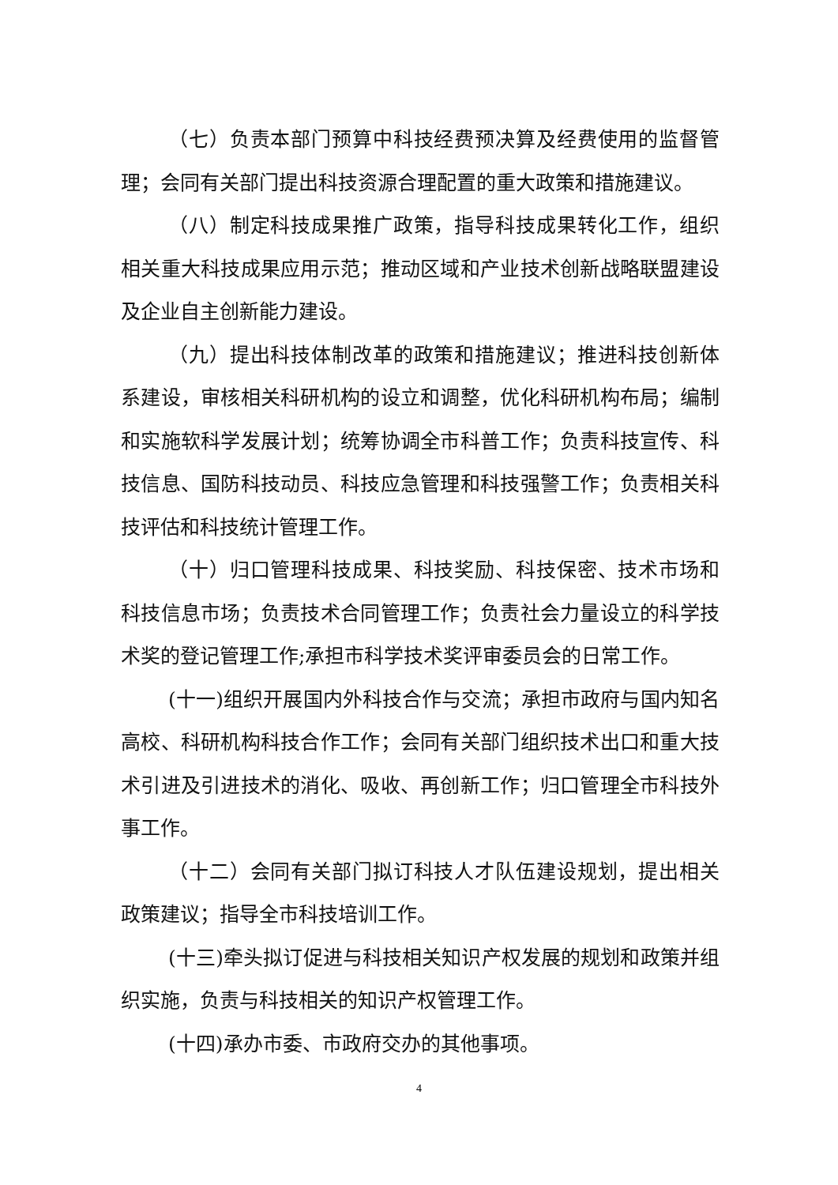（七）负责本部门预算中科技经费预决算及经费使用的监督管理；会同有关部门提出科技资源合理配置的重大政策和措施建议。
（八）制定科技成果推广政策，指导科技成果转化工作，组织相关重大科技成果应用示范；推动区域和产业技术创新战略联盟建设及企业自主创新能力建设。
（九）提出科技体制改革的政策和措施建议；推进科技创新体系建设，审核相关科研机构的设立和调整，优化科研机构布局；编制和实施软科学发展计划；统筹协调全市科普工作；负责科技宣传、科技信息、国防科技动员、科技应急管理和科技强警工作；负责相关科技评估和科技统计管理工作。
（十）归口管理科技成果、科技奖励、科技保密、技术市场和科技信息市场；负责技术合同管理工作；负责社会力量设立的科学技术奖的登记管理工作;承担市科学技术奖评审委员会的日常工作。
(十一)组织开展国内外科技合作与交流；承担市政府与国内知名高校、科研机构科技合作工作；会同有关部门组织技术出口和重大技术引进及引进技术的消化、吸收、再创新工作；归口管理全市科技外事工作。
（十二）会同有关部门拟订科技人才队伍建设规划，提出相关政策建议；指导全市科技培训工作。
(十三)牵头拟订促进与科技相关知识产权发展的规划和政策并组织实施，负责与科技相关的知识产权管理工作。
(十四)承办市委、市政府交办的其他事项。
4